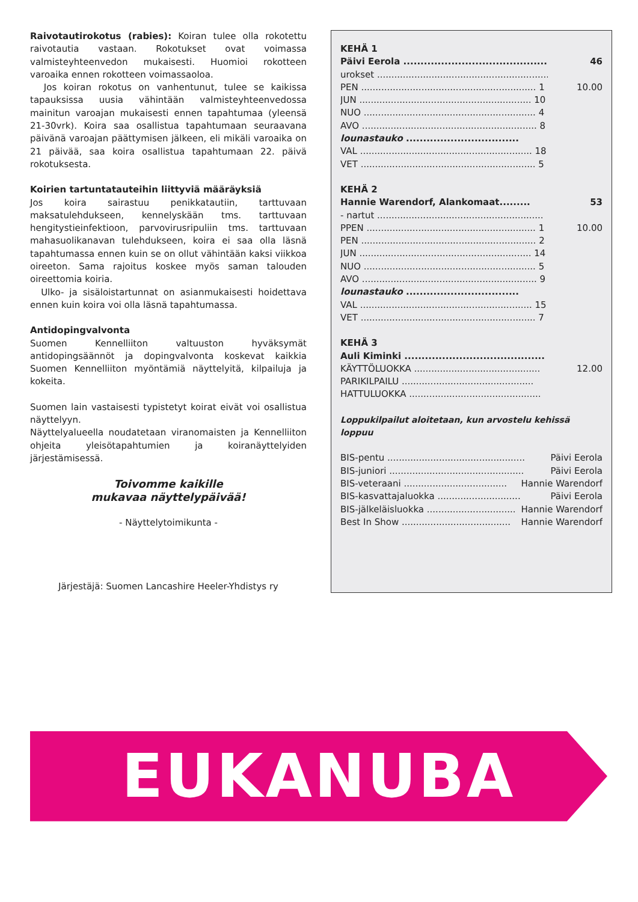Raivotautirokotus (rabies): Koiran tulee olla rokotettu raivotautia vastaan. Rokotukset ovat voimassa valmisteyhteenvedon mukaisesti. Huomioi rokotteen varoaika ennen rokotteen voimassaoloa.
Jos koiran rokotus on vanhentunut, tulee se kaikissa tapauksissa uusia vähintään valmisteyhteenvedossa mainitun varoajan mukaisesti ennen tapahtumaa (yleensä 21-30vrk). Koira saa osallistua tapahtumaan seuraavana päivänä varoajan päättymisen jälkeen, eli mikäli varoaika on 21 päivää, saa koira osallistua tapahtumaan 22. päivä rokotuksesta.
Koirien tartuntatauteihin liittyviä määräyksiä
Jos koira sairastuu penikkatautiin, tarttuvaan maksatulehdukseen, kennelyskään tms. tarttuvaan hengitystieinfektioon, parvovirusripuliin tms. tarttuvaan mahasuolikanavan tulehdukseen, koira ei saa olla läsnä tapahtumassa ennen kuin se on ollut vähintään kaksi viikkoa oireeton. Sama rajoitus koskee myös saman talouden oireettomia koiria.
Ulko- ja sisäloistartunnat on asianmukaisesti hoidettava ennen kuin koira voi olla läsnä tapahtumassa.
Antidopingvalvonta
Suomen Kennelliiton valtuuston hyväksymät antidopingsäännöt ja dopingvalvonta koskevat kaikkia Suomen Kennelliiton myöntämiä näyttelyitä, kilpailuja ja kokeita.
Suomen lain vastaisesti typistetyt koirat eivät voi osallistua näyttelyyn.
Näyttelyalueella noudatetaan viranomaisten ja Kennelliiton ohjeita yleisötapahtumien ja koiranäyttelyiden järjestämisessä.
Toivomme kaikille
mukavaa näyttelypäivää!
- Näyttelytoimikunta -
Järjestäjä: Suomen Lancashire Heeler-Yhdistys ry
KEHÄ 1
Päivi Eerola ............................................ 46
urokset ...................................................................
PEN ............................................................. 1 10.00
JUN ............................................................ 10
NUO ............................................................ 4
AVO ............................................................. 8
lounastauko .................................
VAL ............................................................ 18
VET ............................................................. 5
KEHÄ 2
Hannie Warendorf, Alankomaat......... 53
- nartut ..........................................................
PPEN ........................................................... 1 10.00
PEN ............................................................. 2
JUN ............................................................ 14
NUO ............................................................ 5
AVO ............................................................. 9
lounastauko .................................
VAL ............................................................ 15
VET ............................................................. 7
KEHÄ 3
Auli Kiminki .........................................
KÄYTTÖLUOKKA ............................................ 12.00
PARIKILPAILU ..............................................
HATTULUOKKA ..............................................
Loppukilpailut aloitetaan, kun arvostelu kehissä loppuu
BIS-pentu ................................................ Päivi Eerola
BIS-juniori ............................................... Päivi Eerola
BIS-veteraani .................................... Hannie Warendorf
BIS-kasvattajaluokka ............................. Päivi Eerola
BIS-jälkeläisluokka ............................... Hannie Warendorf
Best In Show ...................................... Hannie Warendorf
EUKANUBA